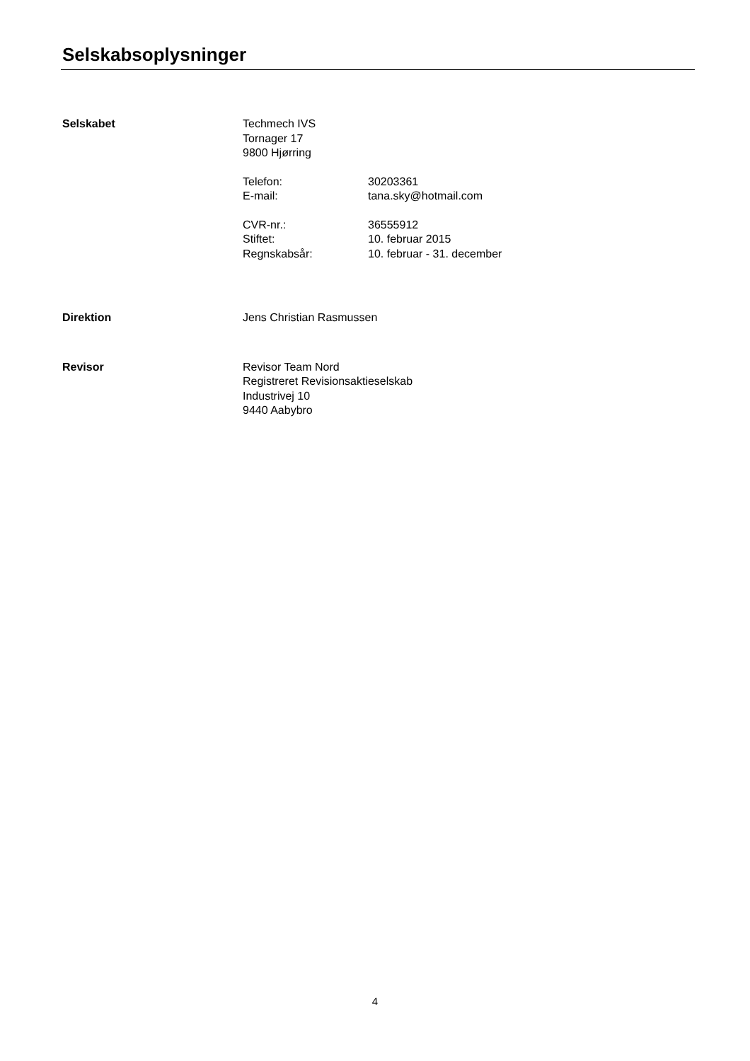Selskabsoplysninger
Selskabet Techmech IVS
Tornager 17
9800 Hjørring
Telefon: 30203361
E-mail: tana.sky@hotmail.com
CVR-nr.: 36555912
Stiftet: 10. februar 2015
Regnskabsår: 10. februar - 31. december
Direktion Jens Christian Rasmussen
Revisor Revisor Team Nord
Registreret Revisionsaktieselskab
Industrivej 10
9440 Aabybro
4